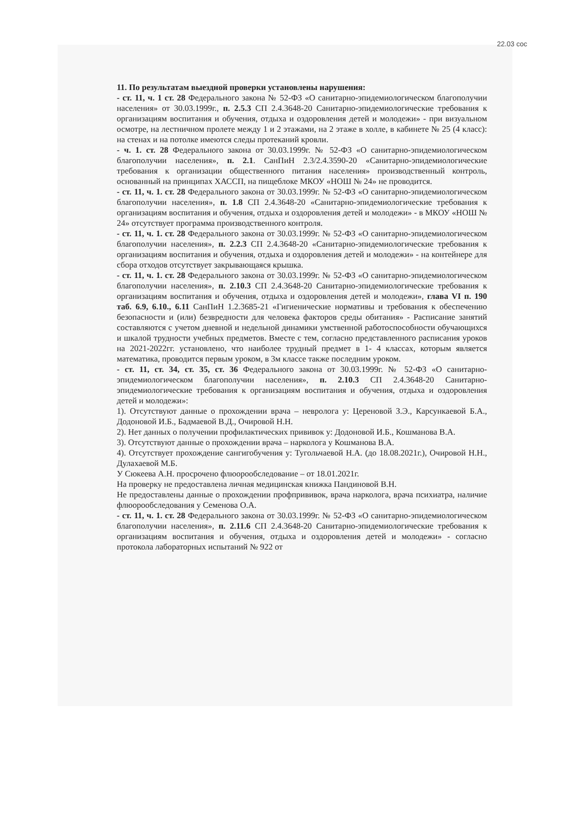22.03 сос
11. По результатам выездной проверки установлены нарушения:
- ст. 11, ч. 1 ст. 28 Федерального закона № 52-ФЗ «О санитарно-эпидемиологическом благополучии населения» от 30.03.1999г., п. 2.5.3 СП 2.4.3648-20 Санитарно-эпидемиологические требования к организациям воспитания и обучения, отдыха и оздоровления детей и молодежи» - при визуальном осмотре, на лестничном пролете между 1 и 2 этажами, на 2 этаже в холле, в кабинете № 25 (4 класс): на стенах и на потолке имеются следы протеканий кровли.
- ч. 1. ст. 28 Федерального закона от 30.03.1999г. № 52-ФЗ «О санитарно-эпидемиологическом благополучии населения», п. 2.1. СанПиН 2.3/2.4.3590-20 «Санитарно-эпидемиологические требования к организации общественного питания населения» производственный контроль, основанный на принципах ХАССП, на пищеблоке МКОУ «НОШ № 24» не проводится.
- ст. 11, ч. 1. ст. 28 Федерального закона от 30.03.1999г. № 52-ФЗ «О санитарно-эпидемиологическом благополучии населения», п. 1.8 СП 2.4.3648-20 «Санитарно-эпидемиологические требования к организациям воспитания и обучения, отдыха и оздоровления детей и молодежи» - в МКОУ «НОШ № 24» отсутствует программа производственного контроля.
- ст. 11, ч. 1. ст. 28 Федерального закона от 30.03.1999г. № 52-ФЗ «О санитарно-эпидемиологическом благополучии населения», п. 2.2.3 СП 2.4.3648-20 «Санитарно-эпидемиологические требования к организациям воспитания и обучения, отдыха и оздоровления детей и молодежи» - на контейнере для сбора отходов отсутствует закрывающаяся крышка.
- ст. 11, ч. 1. ст. 28 Федерального закона от 30.03.1999г. № 52-ФЗ «О санитарно-эпидемиологическом благополучии населения», п. 2.10.3 СП 2.4.3648-20 Санитарно-эпидемиологические требования к организациям воспитания и обучения, отдыха и оздоровления детей и молодежи», глава VI п. 190 таб. 6.9, 6.10., 6.11 СанПиН 1.2.3685-21 «Гигиенические нормативы и требования к обеспечению безопасности и (или) безвредности для человека факторов среды обитания» - Расписание занятий составляются с учетом дневной и недельной динамики умственной работоспособности обучающихся и шкалой трудности учебных предметов. Вместе с тем, согласно представленного расписания уроков на 2021-2022гг. установлено, что наиболее трудный предмет в 1- 4 классах, которым является математика, проводится первым уроком, в 3м классе также последним уроком.
- ст. 11, ст. 34, ст. 35, ст. 36 Федерального закона от 30.03.1999г. № 52-ФЗ «О санитарно-эпидемиологическом благополучии населения», п. 2.10.3 СП 2.4.3648-20 Санитарно-эпидемиологические требования к организациям воспитания и обучения, отдыха и оздоровления детей и молодежи»:
1). Отсутствуют данные о прохождении врача – невролога у: Цереновой З.Э., Карсункаевой Б.А., Додоновой И.Б., Бадмаевой В.Д., Очировой Н.Н.
2). Нет данных о получении профилактических прививок у: Додоновой И.Б., Кошманова В.А.
3). Отсутствуют данные о прохождении врача – нарколога у Кошманова В.А.
4). Отсутствует прохождение сангигобучения у: Тугольчаевой Н.А. (до 18.08.2021г.), Очировой Н.Н., Дулахаевой М.Б.
У Сюкеева А.Н. просрочено флюорообследование – от 18.01.2021г.
На проверку не предоставлена личная медицинская книжка Пандиновой В.Н.
Не предоставлены данные о прохождении профпрививок, врача нарколога, врача психиатра, наличие флюорообследования у Семенова О.А.
- ст. 11, ч. 1. ст. 28 Федерального закона от 30.03.1999г. № 52-ФЗ «О санитарно-эпидемиологическом благополучии населения», п. 2.11.6 СП 2.4.3648-20 Санитарно-эпидемиологические требования к организациям воспитания и обучения, отдыха и оздоровления детей и молодежи» - согласно протокола лабораторных испытаний № 922 от